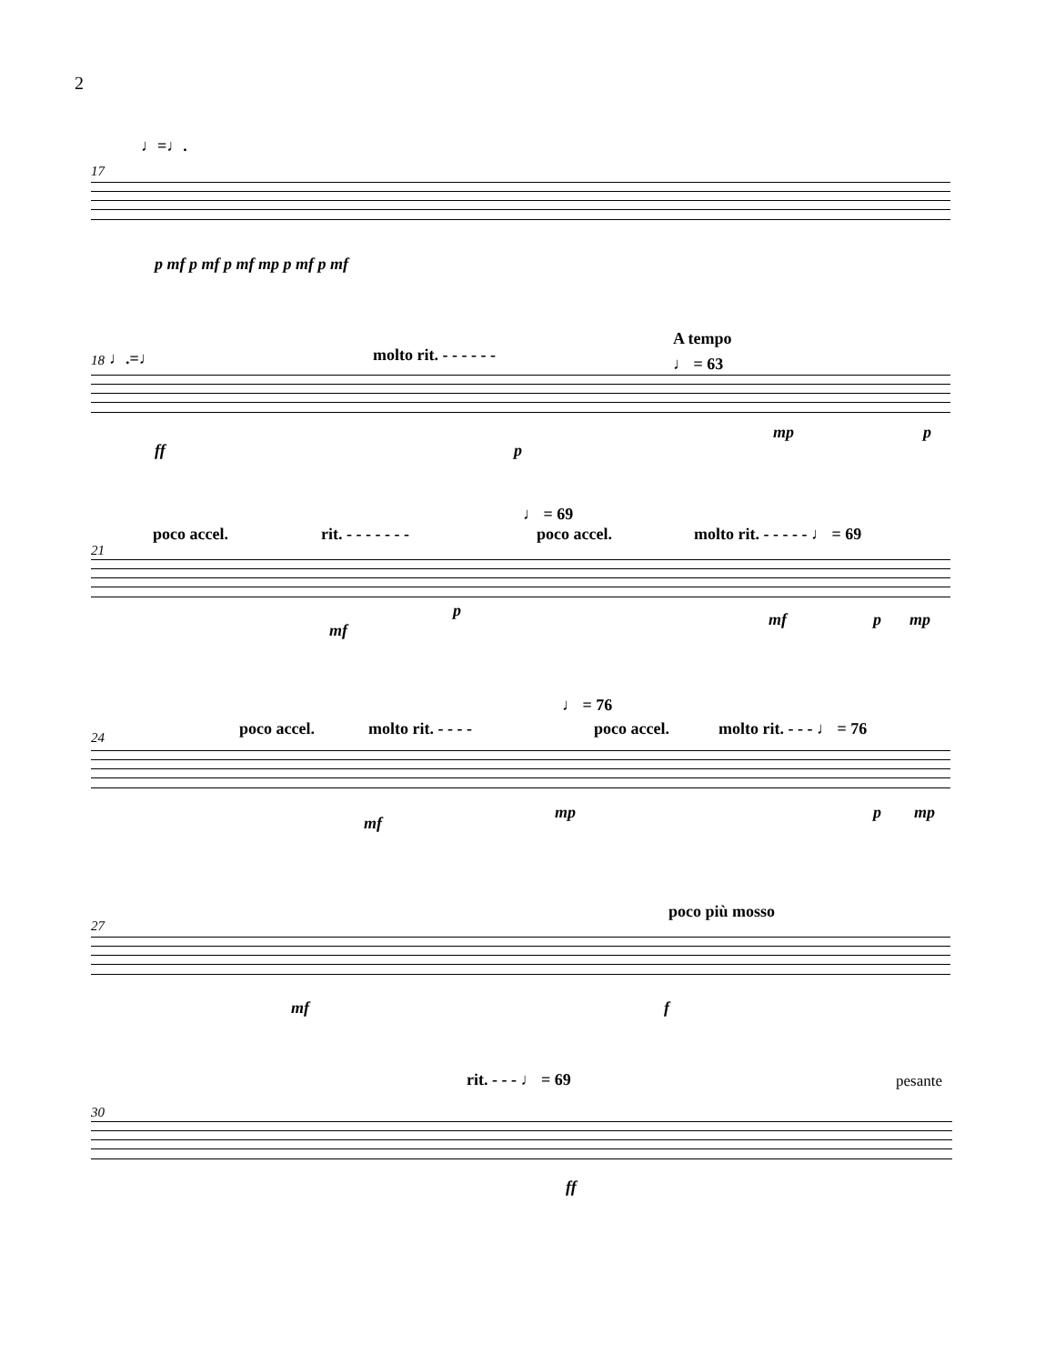2
♩=♩.
17
p mf p mf p mf mp p mf p mf
molto rit. - - - - - -
A tempo
♩ = 63
18 ♩.=♩
ff p
mp p
♩ = 69
poco accel. rit. - - - - - - - poco accel. molto rit. - - - - - ♩ = 69
21
mf
p mf p mp
♩ = 76
poco accel. molto rit. - - - - poco accel. molto rit. - - - ♩ = 76
24
mf
mp p mp
poco più mosso
27
mf f
rit. - - - ♩ = 69 pesante
30
ff